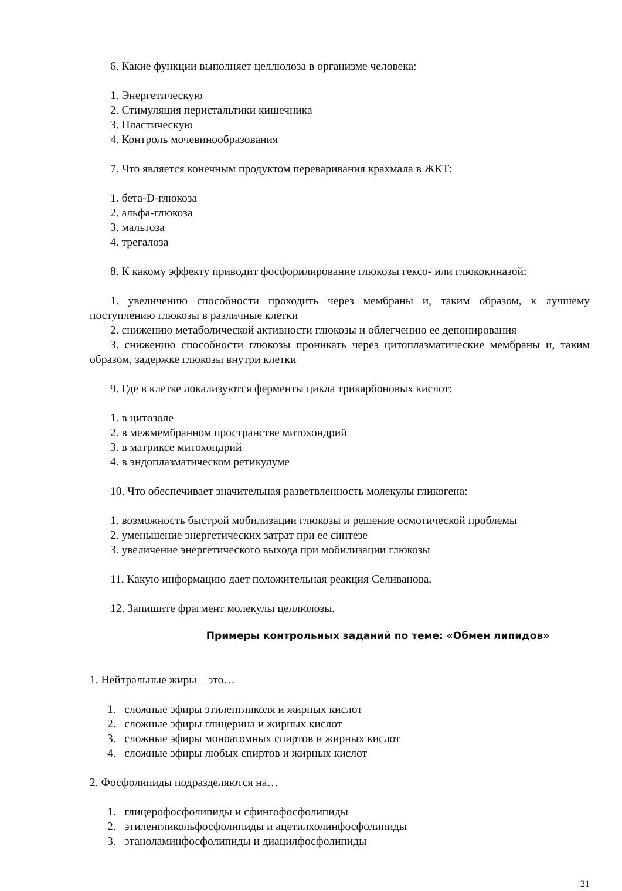6. Какие функции выполняет целлюлоза в организме человека:
1. Энергетическую
2. Стимуляция перистальтики кишечника
3. Пластическую
4. Контроль мочевинообразования
7. Что является конечным продуктом переваривания крахмала в ЖКТ:
1. бета-D-глюкоза
2. альфа-глюкоза
3. мальтоза
4. трегалоза
8. К какому эффекту приводит фосфорилирование глюкозы гексо- или глюкокиназой:
1. увеличению способности проходить через мембраны и, таким образом, к лучшему поступлению глюкозы в различные клетки
2. снижению метаболической активности глюкозы и облегчению ее депонирования
3. снижению способности глюкозы проникать через цитоплазматические мембраны и, таким образом, задержке глюкозы внутри клетки
9. Где в клетке локализуются ферменты цикла трикарбоновых кислот:
1. в цитозоле
2. в межмембранном пространстве митохондрий
3. в матриксе митохондрий
4. в эндоплазматическом ретикулуме
10. Что обеспечивает значительная разветвленность молекулы гликогена:
1. возможность быстрой мобилизации глюкозы и решение осмотической проблемы
2. уменьшение энергетических затрат при ее синтезе
3. увеличение энергетического выхода при мобилизации глюкозы
11. Какую информацию дает положительная реакция Селиванова.
12. Запишите фрагмент молекулы целлюлозы.
Примеры контрольных заданий по теме: «Обмен липидов»
1. Нейтральные жиры – это…
1. сложные эфиры этиленгликоля и жирных кислот
2. сложные эфиры глицерина и жирных кислот
3. сложные эфиры моноатомных спиртов и жирных кислот
4. сложные эфиры любых спиртов и жирных кислот
2. Фосфолипиды подразделяются на…
1. глицерофосфолипиды и сфингофосфолипиды
2. этиленгликольфосфолипиды и ацетилхолинфосфолипиды
3. этаноламинфосфолипиды и диацилфосфолипиды
21